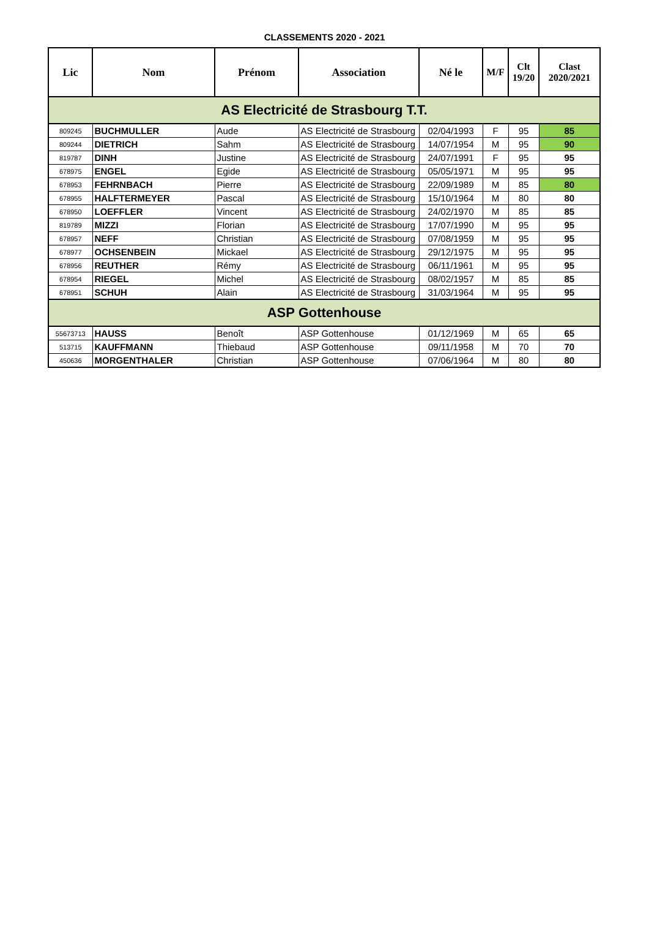CLASSEMENTS 2020 - 2021
| Lic | Nom | Prénom | Association | Né le | M/F | Clt 19/20 | Clast 2020/2021 |
| --- | --- | --- | --- | --- | --- | --- | --- |
| AS Electricité de Strasbourg T.T. | | | | | | | |
| 809245 | BUCHMULLER | Aude | AS Electricité de Strasbourg | 02/04/1993 | F | 95 | 85 |
| 809244 | DIETRICH | Sahm | AS Electricité de Strasbourg | 14/07/1954 | M | 95 | 90 |
| 819787 | DINH | Justine | AS Electricité de Strasbourg | 24/07/1991 | F | 95 | 95 |
| 678975 | ENGEL | Egide | AS Electricité de Strasbourg | 05/05/1971 | M | 95 | 95 |
| 678953 | FEHRNBACH | Pierre | AS Electricité de Strasbourg | 22/09/1989 | M | 85 | 80 |
| 678955 | HALFTERMEYER | Pascal | AS Electricité de Strasbourg | 15/10/1964 | M | 80 | 80 |
| 678950 | LOEFFLER | Vincent | AS Electricité de Strasbourg | 24/02/1970 | M | 85 | 85 |
| 819789 | MIZZI | Florian | AS Electricité de Strasbourg | 17/07/1990 | M | 95 | 95 |
| 678957 | NEFF | Christian | AS Electricité de Strasbourg | 07/08/1959 | M | 95 | 95 |
| 678977 | OCHSENBEIN | Mickael | AS Electricité de Strasbourg | 29/12/1975 | M | 95 | 95 |
| 678956 | REUTHER | Rémy | AS Electricité de Strasbourg | 06/11/1961 | M | 95 | 95 |
| 678954 | RIEGEL | Michel | AS Electricité de Strasbourg | 08/02/1957 | M | 85 | 85 |
| 678951 | SCHUH | Alain | AS Electricité de Strasbourg | 31/03/1964 | M | 95 | 95 |
| ASP Gottenhouse | | | | | | | |
| 55673713 | HAUSS | Benoît | ASP Gottenhouse | 01/12/1969 | M | 65 | 65 |
| 513715 | KAUFFMANN | Thiebaud | ASP Gottenhouse | 09/11/1958 | M | 70 | 70 |
| 450636 | MORGENTHALER | Christian | ASP Gottenhouse | 07/06/1964 | M | 80 | 80 |